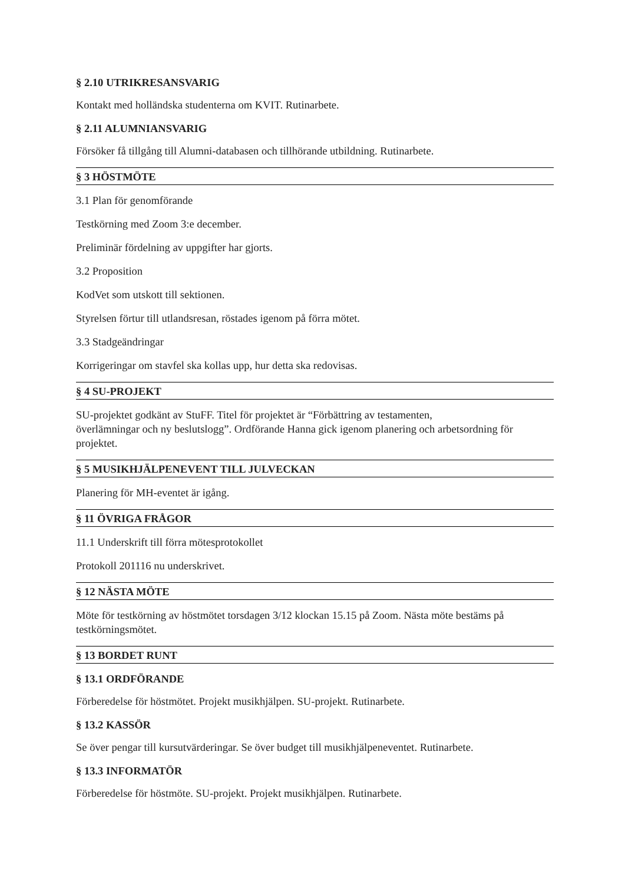§ 2.10 UTRIKRESANSVARIG
Kontakt med holländska studenterna om KVIT. Rutinarbete.
§ 2.11 ALUMNIANSVARIG
Försöker få tillgång till Alumni-databasen och tillhörande utbildning. Rutinarbete.
§ 3 HÖSTMÖTE
3.1 Plan för genomförande
Testkörning med Zoom 3:e december.
Preliminär fördelning av uppgifter har gjorts.
3.2 Proposition
KodVet som utskott till sektionen.
Styrelsen förtur till utlandsresan, röstades igenom på förra mötet.
3.3 Stadgeändringar
Korrigeringar om stavfel ska kollas upp, hur detta ska redovisas.
§ 4 SU-PROJEKT
SU-projektet godkänt av StuFF. Titel för projektet är “Förbättring av testamenten,
överlämningar och ny beslutslogg”. Ordförande Hanna gick igenom planering och arbetsordning för projektet.
§ 5 MUSIKHJÄLPENEVENT TILL JULVECKAN
Planering för MH-eventet är igång.
§ 11 ÖVRIGA FRÅGOR
11.1 Underskrift till förra mötesprotokollet
Protokoll 201116 nu underskrivet.
§ 12 NÄSTA MÖTE
Möte för testkörning av höstmötet torsdagen 3/12 klockan 15.15 på Zoom. Nästa möte bestäms på testkörningsmötet.
§ 13 BORDET RUNT
§ 13.1 ORDFÖRANDE
Förberedelse för höstmötet. Projekt musikhjälpen. SU-projekt. Rutinarbete.
§ 13.2 KASSÖR
Se över pengar till kursutvärderingar. Se över budget till musikhjälpeneventet. Rutinarbete.
§ 13.3 INFORMATÖR
Förberedelse för höstmöte. SU-projekt. Projekt musikhjälpen. Rutinarbete.